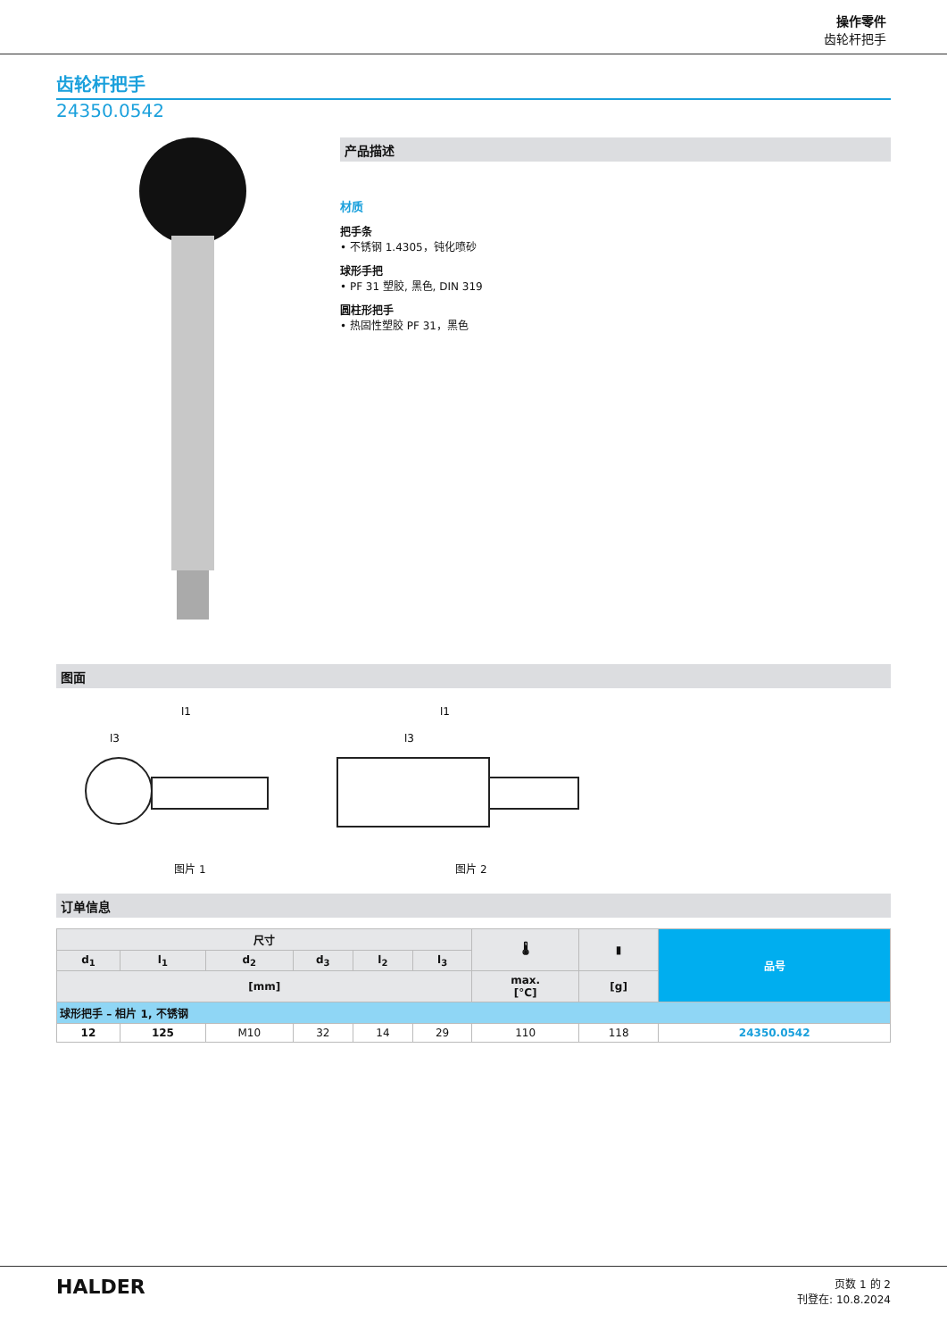操作零件
齿轮杆把手
齿轮杆把手
24350.0542
产品描述
材质
把手条
• 不锈钢 1.4305，钝化喷砂
球形手把
• PF 31 塑胶, 黑色, DIN 319
圆柱形把手
• 热固性塑胶 PF 31，黑色
图面
l1
l3
图片 1
l1
l3
图片 2
订单信息
| 尺寸 | | | | | | 🌡 | ▮ | 品号 |
| --- | --- | --- | --- | --- | --- | --- | --- | --- |
| d<sub>1</sub> | l<sub>1</sub> | d<sub>2</sub> | d<sub>3</sub> | l<sub>2</sub> | l<sub>3</sub> | | | |
| [mm] | | | | | | max. [°C] | [g] | |
| 球形把手 – 相片 1, 不锈钢 | | | | | | | | |
| 12 | 125 | M10 | 32 | 14 | 29 | 110 | 118 | 24350.0542 |
HALDER
页数 1 的 2
刊登在: 10.8.2024